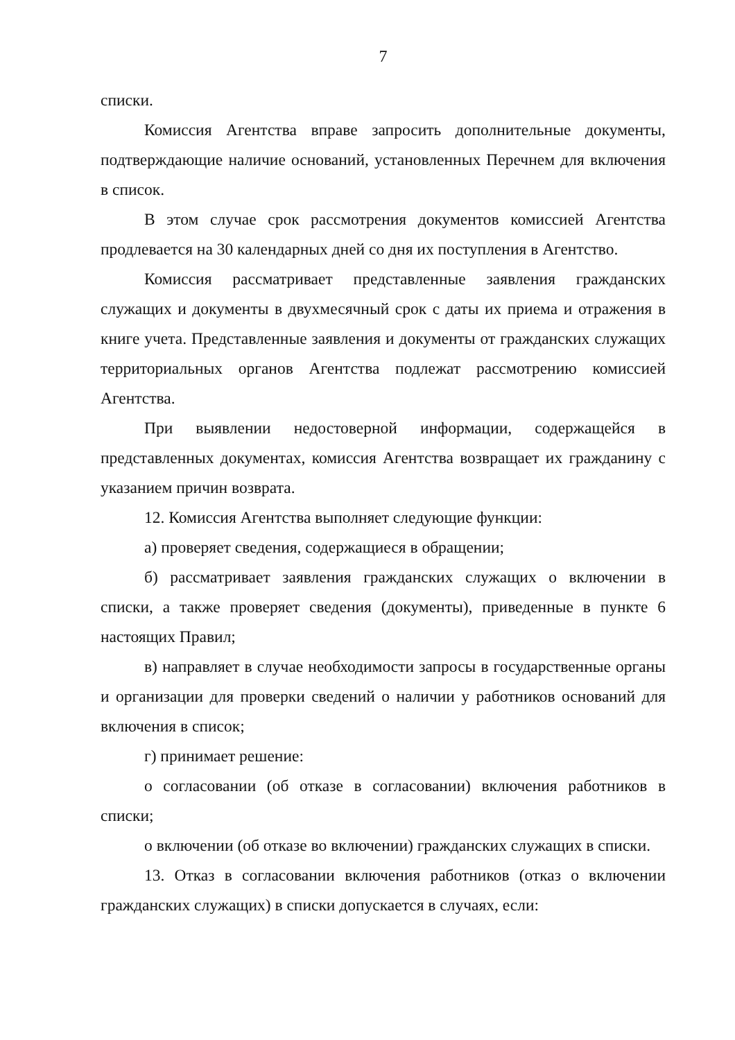7
списки.
Комиссия Агентства вправе запросить дополнительные документы, подтверждающие наличие оснований, установленных Перечнем для включения в список.
В этом случае срок рассмотрения документов комиссией Агентства продлевается на 30 календарных дней со дня их поступления в Агентство.
Комиссия рассматривает представленные заявления гражданских служащих и документы в двухмесячный срок с даты их приема и отражения в книге учета. Представленные заявления и документы от гражданских служащих территориальных органов Агентства подлежат рассмотрению комиссией Агентства.
При выявлении недостоверной информации, содержащейся в представленных документах, комиссия Агентства возвращает их гражданину с указанием причин возврата.
12. Комиссия Агентства выполняет следующие функции:
а) проверяет сведения, содержащиеся в обращении;
б) рассматривает заявления гражданских служащих о включении в списки, а также проверяет сведения (документы), приведенные в пункте 6 настоящих Правил;
в) направляет в случае необходимости запросы в государственные органы и организации для проверки сведений о наличии у работников оснований для включения в список;
г) принимает решение:
о согласовании (об отказе в согласовании) включения работников в списки;
о включении (об отказе во включении) гражданских служащих в списки.
13. Отказ в согласовании включения работников (отказ о включении гражданских служащих) в списки допускается в случаях, если: